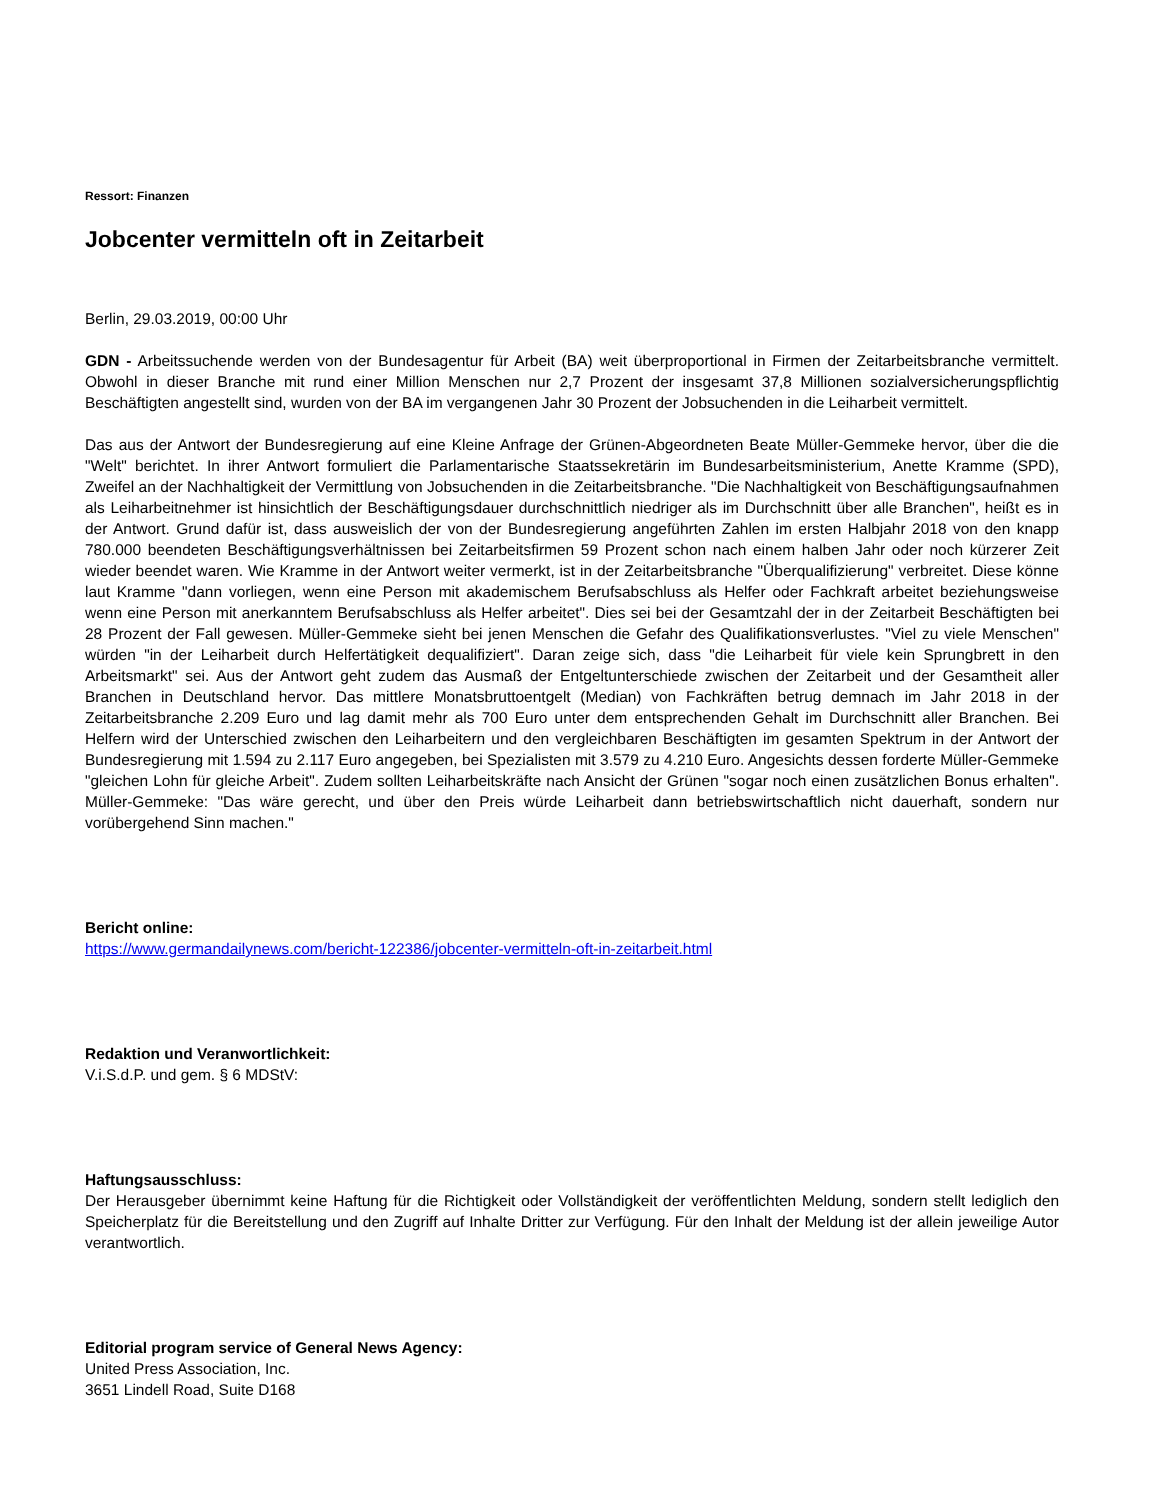Ressort: Finanzen
Jobcenter vermitteln oft in Zeitarbeit
Berlin, 29.03.2019, 00:00 Uhr
GDN - Arbeitssuchende werden von der Bundesagentur für Arbeit (BA) weit überproportional in Firmen der Zeitarbeitsbranche vermittelt. Obwohl in dieser Branche mit rund einer Million Menschen nur 2,7 Prozent der insgesamt 37,8 Millionen sozialversicherungspflichtig Beschäftigten angestellt sind, wurden von der BA im vergangenen Jahr 30 Prozent der Jobsuchenden in die Leiharbeit vermittelt.
Das aus der Antwort der Bundesregierung auf eine Kleine Anfrage der Grünen-Abgeordneten Beate Müller-Gemmeke hervor, über die die "Welt" berichtet. In ihrer Antwort formuliert die Parlamentarische Staatssekretärin im Bundesarbeitsministerium, Anette Kramme (SPD), Zweifel an der Nachhaltigkeit der Vermittlung von Jobsuchenden in die Zeitarbeitsbranche. "Die Nachhaltigkeit von Beschäftigungsaufnahmen als Leiharbeitnehmer ist hinsichtlich der Beschäftigungsdauer durchschnittlich niedriger als im Durchschnitt über alle Branchen", heißt es in der Antwort. Grund dafür ist, dass ausweislich der von der Bundesregierung angeführten Zahlen im ersten Halbjahr 2018 von den knapp 780.000 beendeten Beschäftigungsverhältnissen bei Zeitarbeitsfirmen 59 Prozent schon nach einem halben Jahr oder noch kürzerer Zeit wieder beendet waren. Wie Kramme in der Antwort weiter vermerkt, ist in der Zeitarbeitsbranche "Überqualifizierung" verbreitet. Diese könne laut Kramme "dann vorliegen, wenn eine Person mit akademischem Berufsabschluss als Helfer oder Fachkraft arbeitet beziehungsweise wenn eine Person mit anerkanntem Berufsabschluss als Helfer arbeitet". Dies sei bei der Gesamtzahl der in der Zeitarbeit Beschäftigten bei 28 Prozent der Fall gewesen. Müller-Gemmeke sieht bei jenen Menschen die Gefahr des Qualifikationsverlustes. "Viel zu viele Menschen" würden "in der Leiharbeit durch Helfertätigkeit dequalifiziert". Daran zeige sich, dass "die Leiharbeit für viele kein Sprungbrett in den Arbeitsmarkt" sei. Aus der Antwort geht zudem das Ausmaß der Entgeltunterschiede zwischen der Zeitarbeit und der Gesamtheit aller Branchen in Deutschland hervor. Das mittlere Monatsbruttoentgelt (Median) von Fachkräften betrug demnach im Jahr 2018 in der Zeitarbeitsbranche 2.209 Euro und lag damit mehr als 700 Euro unter dem entsprechenden Gehalt im Durchschnitt aller Branchen. Bei Helfern wird der Unterschied zwischen den Leiharbeitern und den vergleichbaren Beschäftigten im gesamten Spektrum in der Antwort der Bundesregierung mit 1.594 zu 2.117 Euro angegeben, bei Spezialisten mit 3.579 zu 4.210 Euro. Angesichts dessen forderte Müller-Gemmeke "gleichen Lohn für gleiche Arbeit". Zudem sollten Leiharbeitskräfte nach Ansicht der Grünen "sogar noch einen zusätzlichen Bonus erhalten". Müller-Gemmeke: "Das wäre gerecht, und über den Preis würde Leiharbeit dann betriebswirtschaftlich nicht dauerhaft, sondern nur vorübergehend Sinn machen."
Bericht online:
https://www.germandailynews.com/bericht-122386/jobcenter-vermitteln-oft-in-zeitarbeit.html
Redaktion und Veranwortlichkeit:
V.i.S.d.P. und gem. § 6 MDStV:
Haftungsausschluss:
Der Herausgeber übernimmt keine Haftung für die Richtigkeit oder Vollständigkeit der veröffentlichten Meldung, sondern stellt lediglich den Speicherplatz für die Bereitstellung und den Zugriff auf Inhalte Dritter zur Verfügung. Für den Inhalt der Meldung ist der allein jeweilige Autor verantwortlich.
Editorial program service of General News Agency:
United Press Association, Inc.
3651 Lindell Road, Suite D168